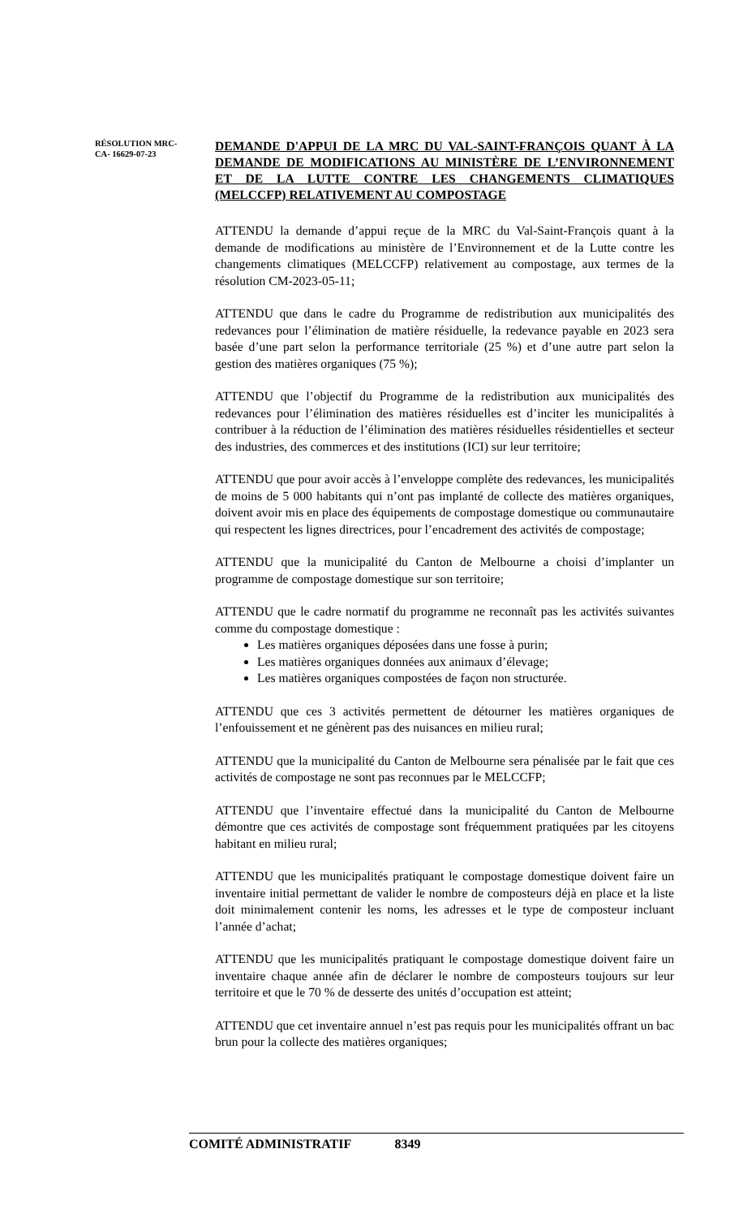RÉSOLUTION MRC-
CA- 16629-07-23
DEMANDE D'APPUI DE LA MRC DU VAL-SAINT-FRANÇOIS QUANT À LA DEMANDE DE MODIFICATIONS AU MINISTÈRE DE L’ENVIRONNEMENT ET DE LA LUTTE CONTRE LES CHANGEMENTS CLIMATIQUES (MELCCFP) RELATIVEMENT AU COMPOSTAGE
ATTENDU la demande d’appui reçue de la MRC du Val-Saint-François quant à la demande de modifications au ministère de l’Environnement et de la Lutte contre les changements climatiques (MELCCFP) relativement au compostage, aux termes de la résolution CM-2023-05-11;
ATTENDU que dans le cadre du Programme de redistribution aux municipalités des redevances pour l’élimination de matière résiduelle, la redevance payable en 2023 sera basée d’une part selon la performance territoriale (25 %) et d’une autre part selon la gestion des matières organiques (75 %);
ATTENDU que l’objectif du Programme de la redistribution aux municipalités des redevances pour l’élimination des matières résiduelles est d’inciter les municipalités à contribuer à la réduction de l’élimination des matières résiduelles résidentielles et secteur des industries, des commerces et des institutions (ICI) sur leur territoire;
ATTENDU que pour avoir accès à l’enveloppe complète des redevances, les municipalités de moins de 5 000 habitants qui n’ont pas implanté de collecte des matières organiques, doivent avoir mis en place des équipements de compostage domestique ou communautaire qui respectent les lignes directrices, pour l’encadrement des activités de compostage;
ATTENDU que la municipalité du Canton de Melbourne a choisi d’implanter un programme de compostage domestique sur son territoire;
ATTENDU que le cadre normatif du programme ne reconnaît pas les activités suivantes comme du compostage domestique :
Les matières organiques déposées dans une fosse à purin;
Les matières organiques données aux animaux d’élevage;
Les matières organiques compostées de façon non structurée.
ATTENDU que ces 3 activités permettent de détourner les matières organiques de l’enfouissement et ne génèrent pas des nuisances en milieu rural;
ATTENDU que la municipalité du Canton de Melbourne sera pénalisée par le fait que ces activités de compostage ne sont pas reconnues par le MELCCFP;
ATTENDU que l’inventaire effectué dans la municipalité du Canton de Melbourne démontre que ces activités de compostage sont fréquemment pratiquées par les citoyens habitant en milieu rural;
ATTENDU que les municipalités pratiquant le compostage domestique doivent faire un inventaire initial permettant de valider le nombre de composteurs déjà en place et la liste doit minimalement contenir les noms, les adresses et le type de composteur incluant l’année d’achat;
ATTENDU que les municipalités pratiquant le compostage domestique doivent faire un inventaire chaque année afin de déclarer le nombre de composteurs toujours sur leur territoire et que le 70 % de desserte des unités d’occupation est atteint;
ATTENDU que cet inventaire annuel n’est pas requis pour les municipalités offrant un bac brun pour la collecte des matières organiques;
COMITÉ ADMINISTRATIF 8349